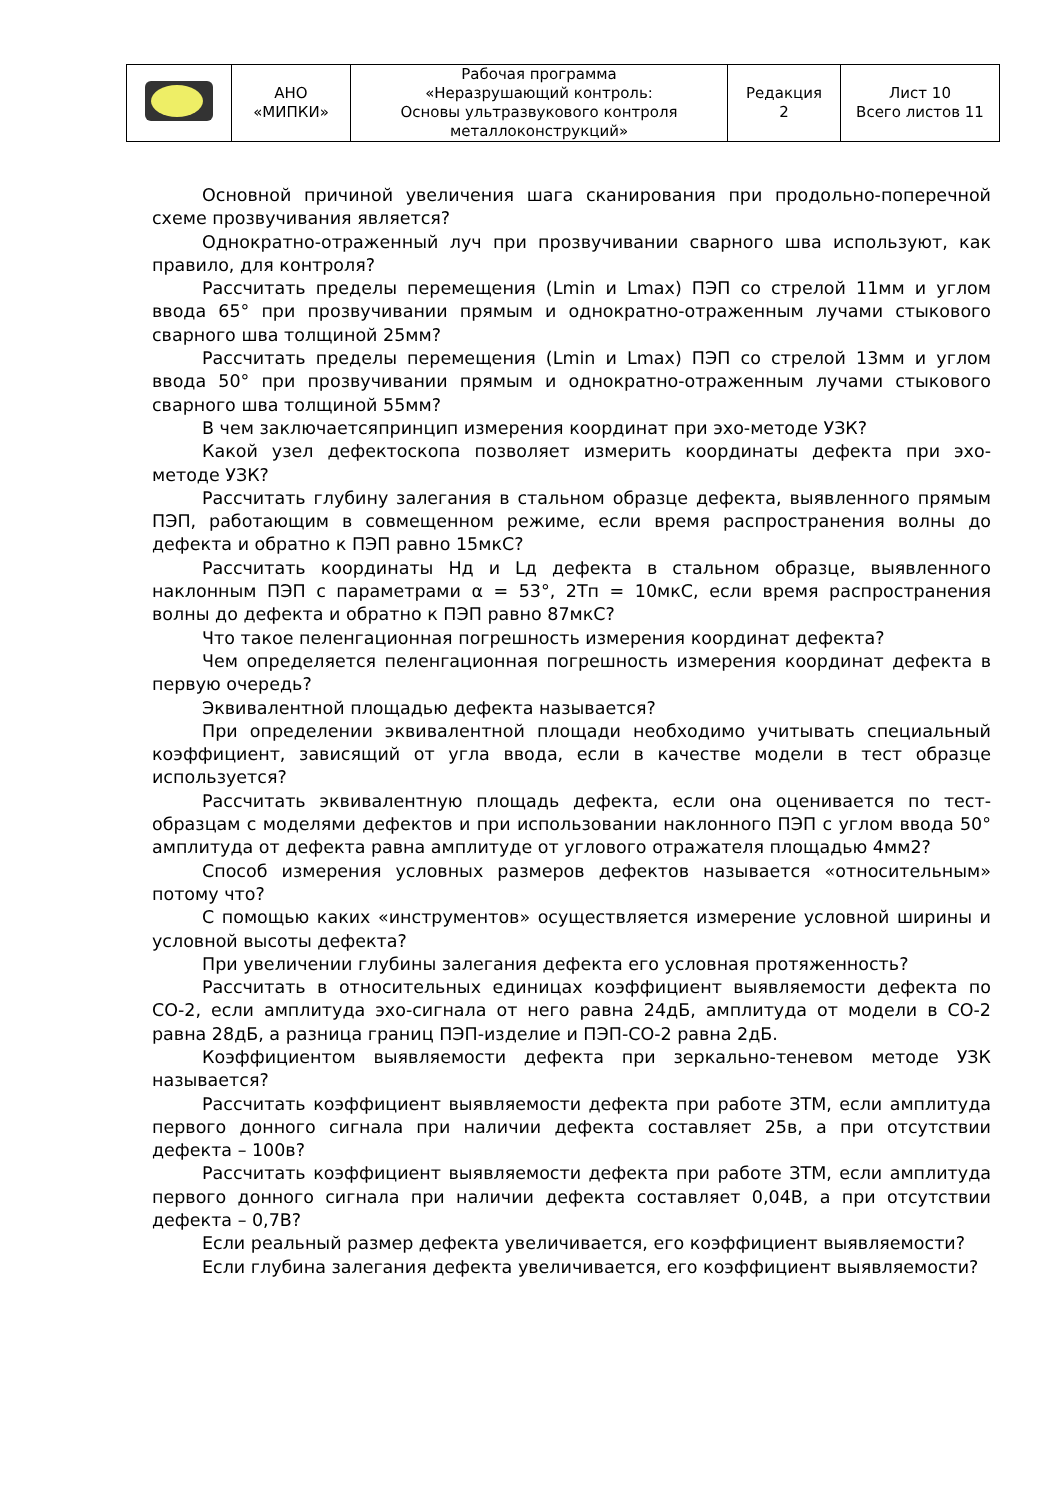| | АНО «МИПКИ» | Рабочая программа «Неразрушающий контроль: Основы ультразвукового контроля металлоконструкций» | Редакция 2 | Лист 10 Всего листов 11 |
Основной причиной увеличения шага сканирования при продольно-поперечной схеме прозвучивания является?
Однократно-отраженный луч при прозвучивании сварного шва используют, как правило, для контроля?
Рассчитать пределы перемещения (Lmin и Lmax) ПЭП со стрелой 11мм и углом ввода 65° при прозвучивании прямым и однократно-отраженным лучами стыкового сварного шва толщиной 25мм?
Рассчитать пределы перемещения (Lmin и Lmax) ПЭП со стрелой 13мм и углом ввода 50° при прозвучивании прямым и однократно-отраженным лучами стыкового сварного шва толщиной 55мм?
В чем заключаетсяпринцип измерения координат при эхо-методе УЗК?
Какой узел дефектоскопа позволяет измерить координаты дефекта при эхо-методе УЗК?
Рассчитать глубину залегания в стальном образце дефекта, выявленного прямым ПЭП, работающим в совмещенном режиме, если время распространения волны до дефекта и обратно к ПЭП равно 15мкС?
Рассчитать координаты Нд и Lд дефекта в стальном образце, выявленного наклонным ПЭП с параметрами α = 53°, 2Тп = 10мкС, если время распространения волны до дефекта и обратно к ПЭП равно 87мкС?
Что такое пеленгационная погрешность измерения координат дефекта?
Чем определяется пеленгационная погрешность измерения координат дефекта в первую очередь?
Эквивалентной площадью дефекта называется?
При определении эквивалентной площади необходимо учитывать специальный коэффициент, зависящий от угла ввода, если в качестве модели в тест образце используется?
Рассчитать эквивалентную площадь дефекта, если она оценивается по тест-образцам с моделями дефектов и при использовании наклонного ПЭП с углом ввода 50° амплитуда от дефекта равна амплитуде от углового отражателя площадью 4мм2?
Способ измерения условных размеров дефектов называется «относительным» потому что?
С помощью каких «инструментов» осуществляется измерение условной ширины и условной высоты дефекта?
При увеличении глубины залегания дефекта его условная протяженность?
Рассчитать в относительных единицах коэффициент выявляемости дефекта по СО-2, если амплитуда эхо-сигнала от него равна 24дБ, амплитуда от модели в СО-2 равна 28дБ, а разница границ ПЭП-изделие и ПЭП-СО-2 равна 2дБ.
Коэффициентом выявляемости дефекта при зеркально-теневом методе УЗК называется?
Рассчитать коэффициент выявляемости дефекта при работе ЗТМ, если амплитуда первого донного сигнала при наличии дефекта составляет 25в, а при отсутствии дефекта – 100в?
Рассчитать коэффициент выявляемости дефекта при работе ЗТМ, если амплитуда первого донного сигнала при наличии дефекта составляет 0,04В, а при отсутствии дефекта – 0,7В?
Если реальный размер дефекта увеличивается, его коэффициент выявляемости?
Если глубина залегания дефекта увеличивается, его коэффициент выявляемости?